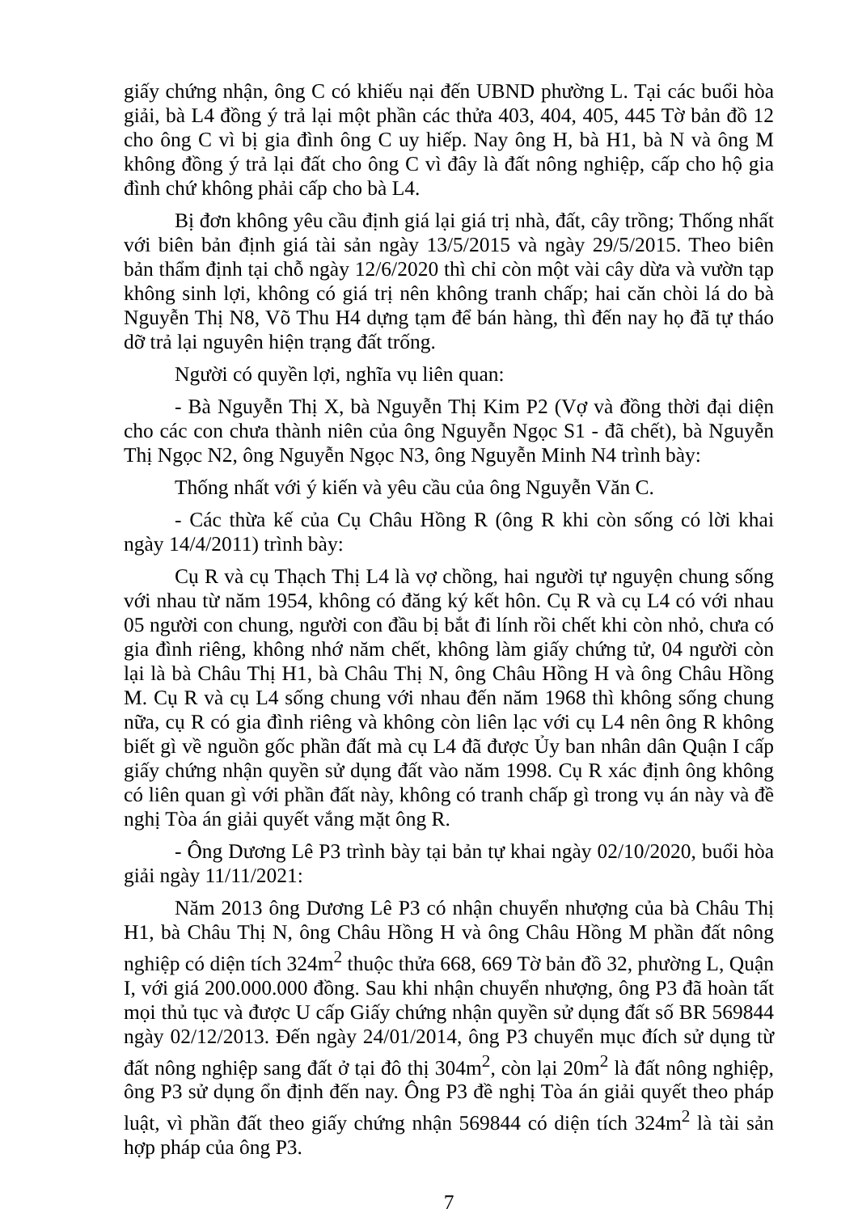giấy chứng nhận, ông C có khiếu nại đến UBND phường L. Tại các buổi hòa giải, bà L4 đồng ý trả lại một phần các thửa 403, 404, 405, 445 Tờ bản đồ 12 cho ông C vì bị gia đình ông C uy hiếp. Nay ông H, bà H1, bà N và ông M không đồng ý trả lại đất cho ông C vì đây là đất nông nghiệp, cấp cho hộ gia đình chứ không phải cấp cho bà L4.
Bị đơn không yêu cầu định giá lại giá trị nhà, đất, cây trồng; Thống nhất với biên bản định giá tài sản ngày 13/5/2015 và ngày 29/5/2015. Theo biên bản thẩm định tại chỗ ngày 12/6/2020 thì chỉ còn một vài cây dừa và vườn tạp không sinh lợi, không có giá trị nên không tranh chấp; hai căn chòi lá do bà Nguyễn Thị N8, Võ Thu H4 dựng tạm để bán hàng, thì đến nay họ đã tự tháo dỡ trả lại nguyên hiện trạng đất trống.
Người có quyền lợi, nghĩa vụ liên quan:
- Bà Nguyễn Thị X, bà Nguyễn Thị Kim P2 (Vợ và đồng thời đại diện cho các con chưa thành niên của ông Nguyễn Ngọc S1 - đã chết), bà Nguyễn Thị Ngọc N2, ông Nguyễn Ngọc N3, ông Nguyễn Minh N4 trình bày:
Thống nhất với ý kiến và yêu cầu của ông Nguyễn Văn C.
- Các thừa kế của Cụ Châu Hồng R (ông R khi còn sống có lời khai ngày 14/4/2011) trình bày:
Cụ R và cụ Thạch Thị L4 là vợ chồng, hai người tự nguyện chung sống với nhau từ năm 1954, không có đăng ký kết hôn. Cụ R và cụ L4 có với nhau 05 người con chung, người con đầu bị bắt đi lính rồi chết khi còn nhỏ, chưa có gia đình riêng, không nhớ năm chết, không làm giấy chứng tử, 04 người còn lại là bà Châu Thị H1, bà Châu Thị N, ông Châu Hồng H và ông Châu Hồng M. Cụ R và cụ L4 sống chung với nhau đến năm 1968 thì không sống chung nữa, cụ R có gia đình riêng và không còn liên lạc với cụ L4 nên ông R không biết gì về nguồn gốc phần đất mà cụ L4 đã được Ủy ban nhân dân Quận I cấp giấy chứng nhận quyền sử dụng đất vào năm 1998. Cụ R xác định ông không có liên quan gì với phần đất này, không có tranh chấp gì trong vụ án này và đề nghị Tòa án giải quyết vắng mặt ông R.
- Ông Dương Lê P3 trình bày tại bản tự khai ngày 02/10/2020, buổi hòa giải ngày 11/11/2021:
Năm 2013 ông Dương Lê P3 có nhận chuyển nhượng của bà Châu Thị H1, bà Châu Thị N, ông Châu Hồng H và ông Châu Hồng M phần đất nông nghiệp có diện tích 324m<sup>2</sup> thuộc thửa 668, 669 Tờ bản đồ 32, phường L, Quận I, với giá 200.000.000 đồng. Sau khi nhận chuyển nhượng, ông P3 đã hoàn tất mọi thủ tục và được U cấp Giấy chứng nhận quyền sử dụng đất số BR 569844 ngày 02/12/2013. Đến ngày 24/01/2014, ông P3 chuyển mục đích sử dụng từ đất nông nghiệp sang đất ở tại đô thị 304m<sup>2</sup>, còn lại 20m<sup>2</sup> là đất nông nghiệp, ông P3 sử dụng ổn định đến nay. Ông P3 đề nghị Tòa án giải quyết theo pháp luật, vì phần đất theo giấy chứng nhận 569844 có diện tích 324m<sup>2</sup> là tài sản hợp pháp của ông P3.
7